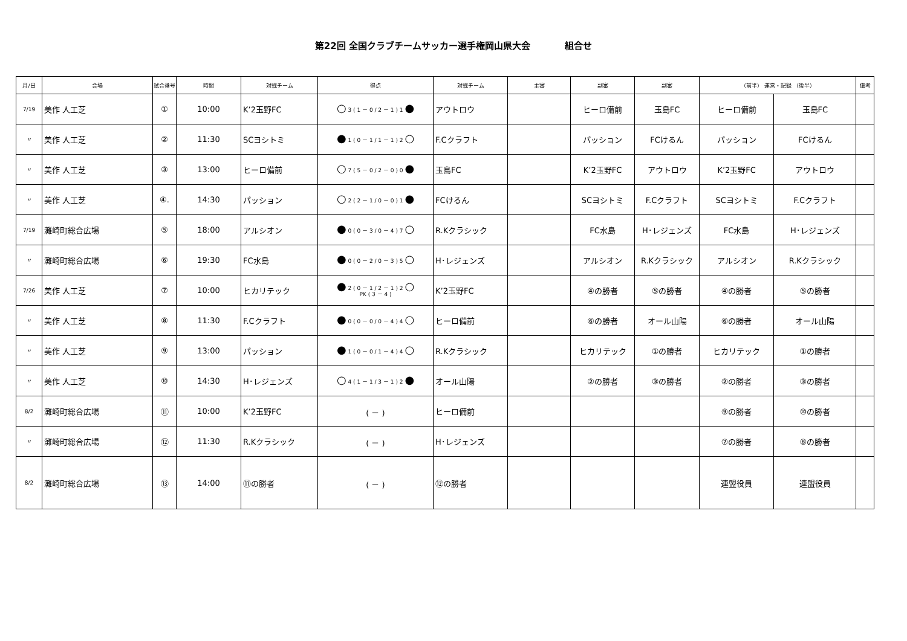第22回 全国クラブチームサッカー選手権岡山県大会 組合せ
| 月/日 | 会場 | 試合番号 | 時間 | 対戦チーム | 得点 | 対戦チーム | 主審 | 副審 | 副審 | （前半） 運営・記録 （後半） | | 備考 |
| --- | --- | --- | --- | --- | --- | --- | --- | --- | --- | --- | --- | --- |
| 7/19 | 美作 人工芝 | ① | 10:00 | K’2玉野FC | ○ 3 ( 1 － 0 / 2 － 1 ) 1 ● | アウトロウ | | ヒーロ備前 | 玉島FC | ヒーロ備前 | 玉島FC | |
| 〃 | 美作 人工芝 | ② | 11:30 | SCヨシトミ | ● 1 ( 0 － 1 / 1 － 1 ) 2 ○ | F.Cクラフト | | パッション | FCけるん | パッション | FCけるん | |
| 〃 | 美作 人工芝 | ③ | 13:00 | ヒーロ備前 | ○ 7 ( 5 － 0 / 2 － 0 ) 0 ● | 玉島FC | | K’2玉野FC | アウトロウ | K’2玉野FC | アウトロウ | |
| 〃 | 美作 人工芝 | ④. | 14:30 | パッション | ○ 2 ( 2 － 1 / 0 － 0 ) 1 ● | FCけるん | | SCヨシトミ | F.Cクラフト | SCヨシトミ | F.Cクラフト | |
| 7/19 | 灘崎町総合広場 | ⑤ | 18:00 | アルシオン | ● 0 ( 0 － 3 / 0 － 4 ) 7 ○ | R.Kクラシック | | FC水島 | H･レジェンズ | FC水島 | H･レジェンズ | |
| 〃 | 灘崎町総合広場 | ⑥ | 19:30 | FC水島 | ● 0 ( 0 － 2 / 0 － 3 ) 5 ○ | H･レジェンズ | | アルシオン | R.Kクラシック | アルシオン | R.Kクラシック | |
| 7/26 | 美作 人工芝 | ⑦ | 10:00 | ヒカリテック | ● 2 ( 0 － 1 / 2 － 1 ) 2 ○ PK ( 3 － 4 ) | K’2玉野FC | | ④の勝者 | ⑤の勝者 | ④の勝者 | ⑤の勝者 | |
| 〃 | 美作 人工芝 | ⑧ | 11:30 | F.Cクラフト | ● 0 ( 0 － 0 / 0 － 4 ) 4 ○ | ヒーロ備前 | | ⑥の勝者 | オール山陽 | ⑥の勝者 | オール山陽 | |
| 〃 | 美作 人工芝 | ⑨ | 13:00 | パッション | ● 1 ( 0 － 0 / 1 － 4 ) 4 ○ | R.Kクラシック | | ヒカリテック | ①の勝者 | ヒカリテック | ①の勝者 | |
| 〃 | 美作 人工芝 | ⑩ | 14:30 | H･レジェンズ | ○ 4 ( 1 － 1 / 3 － 1 ) 2 ● | オール山陽 | | ②の勝者 | ③の勝者 | ②の勝者 | ③の勝者 | |
| 8/2 | 灘崎町総合広場 | ⑪ | 10:00 | K’2玉野FC | ( － ) | ヒーロ備前 | | | | ⑨の勝者 | ⑩の勝者 | |
| 〃 | 灘崎町総合広場 | ⑫ | 11:30 | R.Kクラシック | ( － ) | H･レジェンズ | | | | ⑦の勝者 | ⑧の勝者 | |
| 8/2 | 灘崎町総合広場 | ⑬ | 14:00 | ⑪の勝者 | ( － ) | ⑫の勝者 | | | | 連盟役員 | 連盟役員 | |